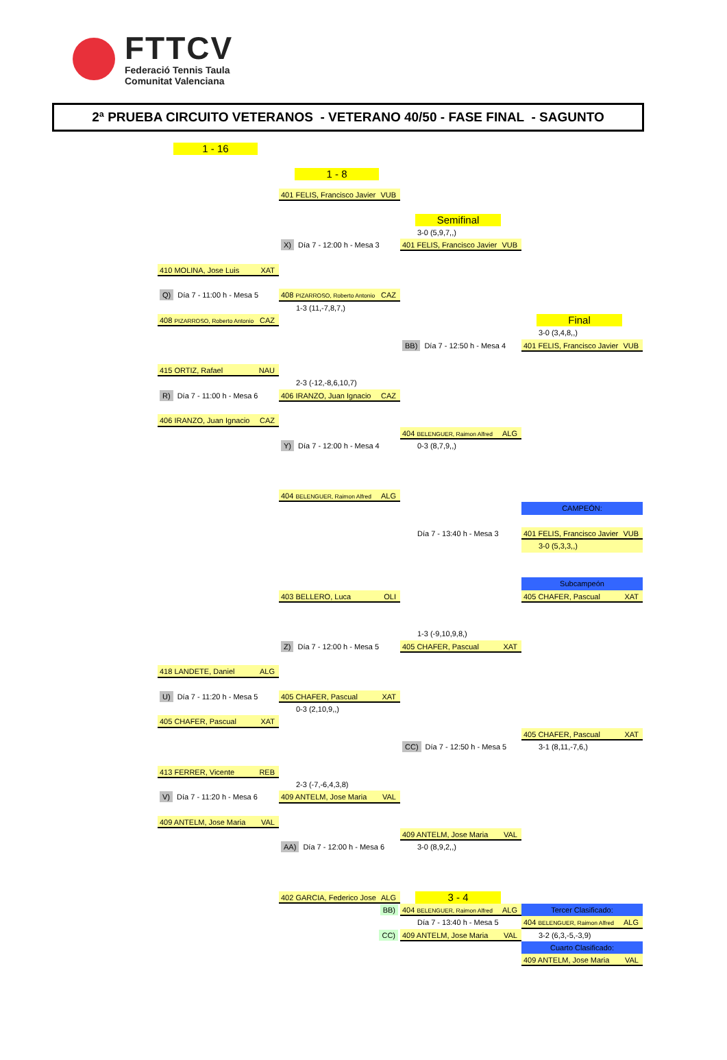FTTCV
Federació Tennis Taula
Comunitat Valenciana
2ª PRUEBA CIRCUITO VETERANOS - VETERANO 40/50 - FASE FINAL - SAGUNTO
1 - 16
1 - 8
401 FELIS, Francisco Javier VUB
Semifinal
3-0 (5,9,7,,)
X) Día 7 - 12:00 h - Mesa 3
401 FELIS, Francisco Javier VUB
410 MOLINA, Jose Luis XAT
Q) Día 7 - 11:00 h - Mesa 5
408 PIZARROSO, Roberto Antonio CAZ
1-3 (11,-7,8,7,)
408 PIZARROSO, Roberto Antonio CAZ
Final
3-0 (3,4,8,,)
BB) Día 7 - 12:50 h - Mesa 4
401 FELIS, Francisco Javier VUB
415 ORTIZ, Rafael NAU
2-3 (-12,-8,6,10,7)
R) Día 7 - 11:00 h - Mesa 6
406 IRANZO, Juan Ignacio CAZ
406 IRANZO, Juan Ignacio CAZ
404 BELENGUER, Raimon Alfred ALG
Y) Día 7 - 12:00 h - Mesa 4
0-3 (8,7,9,,)
404 BELENGUER, Raimon Alfred ALG
CAMPEÓN:
Día 7 - 13:40 h - Mesa 3
401 FELIS, Francisco Javier VUB
3-0 (5,3,3,,)
Subcampeón
403 BELLERO, Luca OLI
405 CHAFER, Pascual XAT
1-3 (-9,10,9,8,)
Z) Día 7 - 12:00 h - Mesa 5
405 CHAFER, Pascual XAT
418 LANDETE, Daniel ALG
U) Día 7 - 11:20 h - Mesa 5
405 CHAFER, Pascual XAT
0-3 (2,10,9,,)
405 CHAFER, Pascual XAT
405 CHAFER, Pascual XAT
CC) Día 7 - 12:50 h - Mesa 5
3-1 (8,11,-7,6,)
413 FERRER, Vicente REB
2-3 (-7,-6,4,3,8)
V) Día 7 - 11:20 h - Mesa 6
409 ANTELM, Jose Maria VAL
409 ANTELM, Jose Maria VAL
409 ANTELM, Jose Maria VAL
AA) Día 7 - 12:00 h - Mesa 6
3-0 (8,9,2,,)
402 GARCIA, Federico Jose ALG
3 - 4
BB)
404 BELENGUER, Raimon Alfred ALG
Tercer Clasificado:
Día 7 - 13:40 h - Mesa 5
404 BELENGUER, Raimon Alfred ALG
CC)
409 ANTELM, Jose Maria VAL
3-2 (6,3,-5,-3,9)
Cuarto Clasificado:
409 ANTELM, Jose Maria VAL